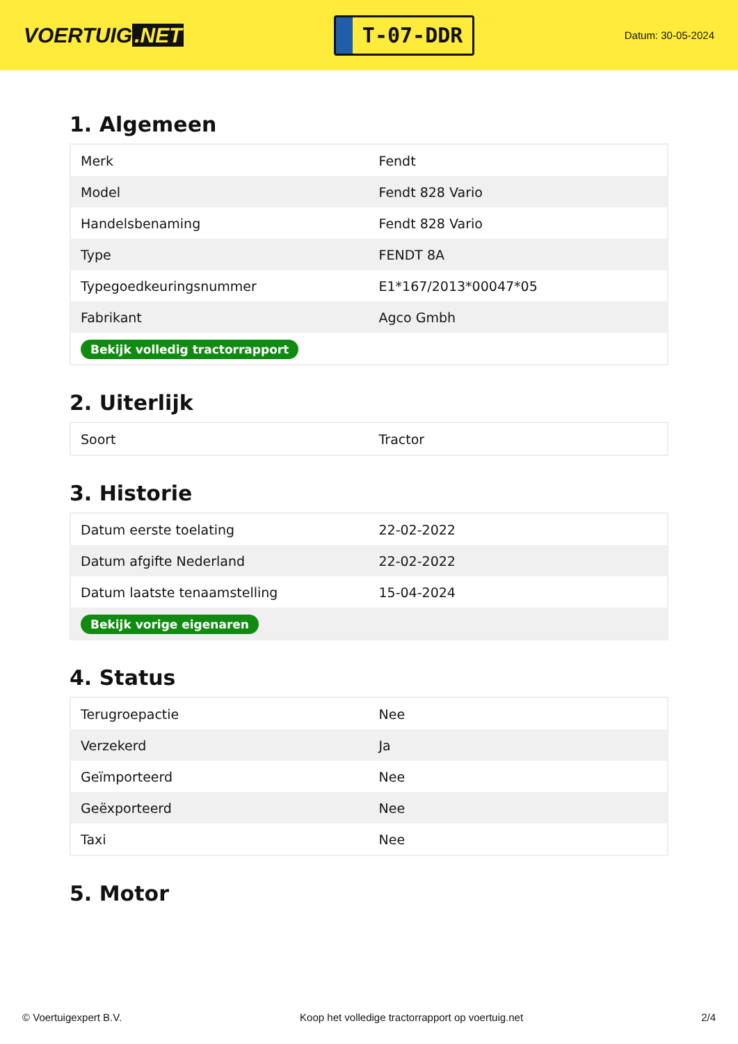VOERTUIG.NET
T-07-DDR
Datum: 30-05-2024
1. Algemeen
| Merk | Fendt |
| Model | Fendt 828 Vario |
| Handelsbenaming | Fendt 828 Vario |
| Type | FENDT 8A |
| Typegoedkeuringsnummer | E1*167/2013*00047*05 |
| Fabrikant | Agco Gmbh |
| Bekijk volledig tractorrapport | |
2. Uiterlijk
| Soort | Tractor |
3. Historie
| Datum eerste toelating | 22-02-2022 |
| Datum afgifte Nederland | 22-02-2022 |
| Datum laatste tenaamstelling | 15-04-2024 |
| Bekijk vorige eigenaren | |
4. Status
| Terugroepactie | Nee |
| Verzekerd | Ja |
| Geïmporteerd | Nee |
| Geëxporteerd | Nee |
| Taxi | Nee |
5. Motor
© Voertuigexpert B.V. Koop het volledige tractorrapport op voertuig.net 2/4